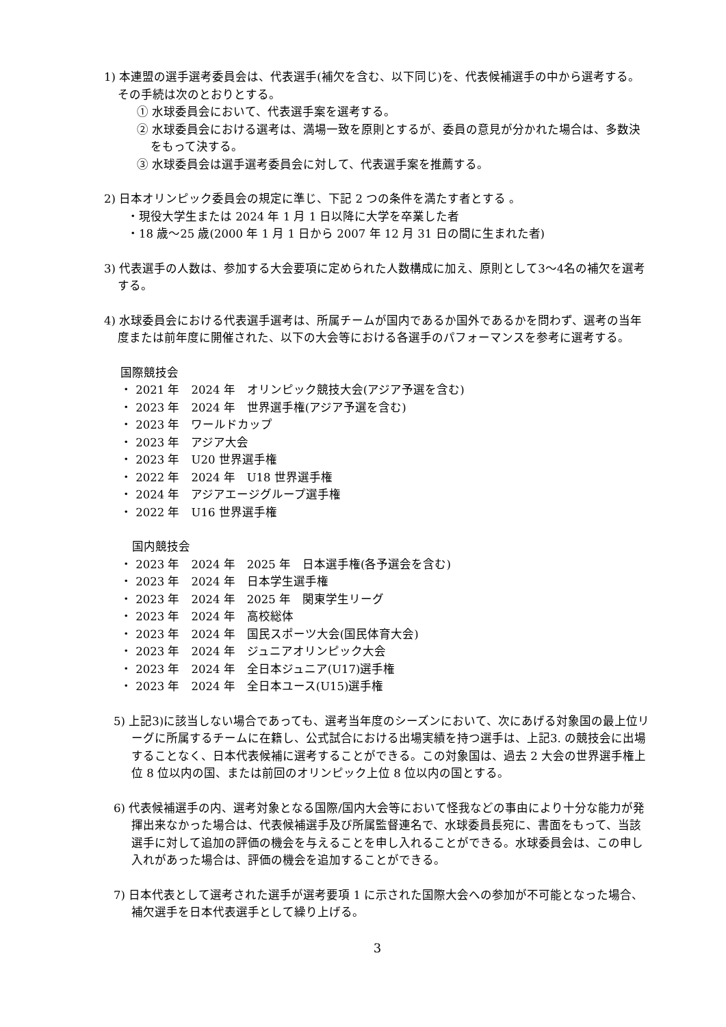1) 本連盟の選手選考委員会は、代表選手(補欠を含む、以下同じ)を、代表候補選手の中から選考する。その手続は次のとおりとする。
① 水球委員会において、代表選手案を選考する。
② 水球委員会における選考は、満場一致を原則とするが、委員の意見が分かれた場合は、多数決をもって決する。
③ 水球委員会は選手選考委員会に対して、代表選手案を推薦する。
2) 日本オリンピック委員会の規定に準じ、下記 2 つの条件を満たす者とする 。
・現役大学生または 2024 年 1 月 1 日以降に大学を卒業した者
・18 歳〜25 歳(2000 年 1 月 1 日から 2007 年 12 月 31 日の間に生まれた者)
3) 代表選手の人数は、参加する大会要項に定められた人数構成に加え、原則として3〜4名の補欠を選考する。
4) 水球委員会における代表選手選考は、所属チームが国内であるか国外であるかを問わず、選考の当年度または前年度に開催された、以下の大会等における各選手のパフォーマンスを参考に選考する。
国際競技会
・ 2021 年　2024 年　オリンピック競技大会(アジア予選を含む)
・ 2023 年　2024 年　世界選手権(アジア予選を含む)
・ 2023 年　ワールドカップ
・ 2023 年　アジア大会
・ 2023 年　U20 世界選手権
・ 2022 年　2024 年　U18 世界選手権
・ 2024 年　アジアエージグループ選手権
・ 2022 年　U16 世界選手権
　国内競技会
・ 2023 年　2024 年　2025 年　日本選手権(各予選会を含む)
・ 2023 年　2024 年　日本学生選手権
・ 2023 年　2024 年　2025 年　関東学生リーグ
・ 2023 年　2024 年　高校総体
・ 2023 年　2024 年　国民スポーツ大会(国民体育大会)
・ 2023 年　2024 年　ジュニアオリンピック大会
・ 2023 年　2024 年　全日本ジュニア(U17)選手権
・ 2023 年　2024 年　全日本ユース(U15)選手権
5) 上記3)に該当しない場合であっても、選考当年度のシーズンにおいて、次にあげる対象国の最上位リーグに所属するチームに在籍し、公式試合における出場実績を持つ選手は、上記3. の競技会に出場することなく、日本代表候補に選考することができる。この対象国は、過去 2 大会の世界選手権上位 8 位以内の国、または前回のオリンピック上位 8 位以内の国とする。
6) 代表候補選手の内、選考対象となる国際/国内大会等において怪我などの事由により十分な能力が発揮出来なかった場合は、代表候補選手及び所属監督連名で、水球委員長宛に、書面をもって、当該選手に対して追加の評価の機会を与えることを申し入れることができる。水球委員会は、この申し入れがあった場合は、評価の機会を追加することができる。
7) 日本代表として選考された選手が選考要項 1 に示された国際大会への参加が不可能となった場合、補欠選手を日本代表選手として繰り上げる。
3